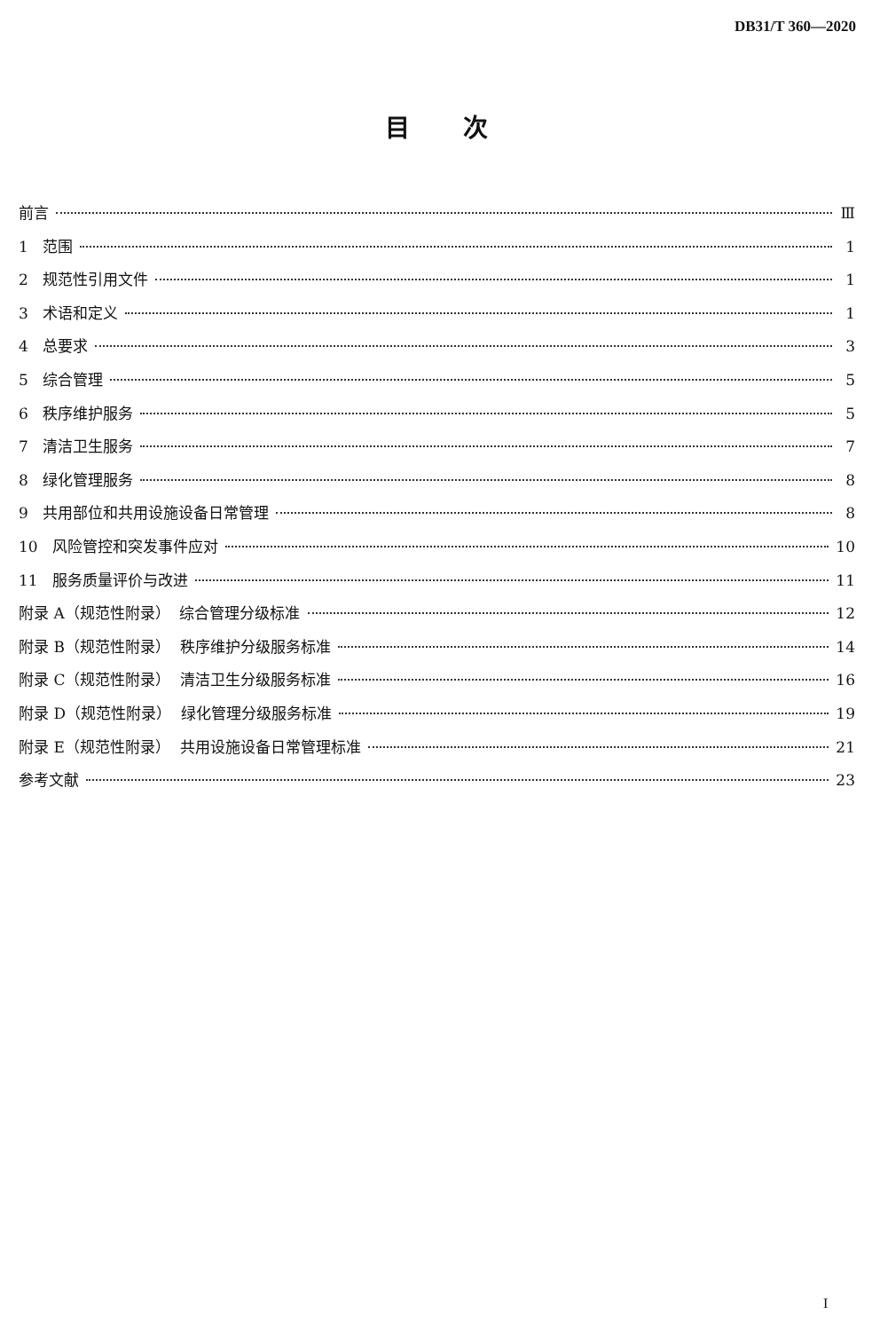DB31/T 360—2020
目次
前言 Ⅲ
1 范围 1
2 规范性引用文件 1
3 术语和定义 1
4 总要求 3
5 综合管理 5
6 秩序维护服务 5
7 清洁卫生服务 7
8 绿化管理服务 8
9 共用部位和共用设施设备日常管理 8
10 风险管控和突发事件应对 10
11 服务质量评价与改进 11
附录 A（规范性附录） 综合管理分级标准 12
附录 B（规范性附录） 秩序维护分级服务标准 14
附录 C（规范性附录） 清洁卫生分级服务标准 16
附录 D（规范性附录） 绿化管理分级服务标准 19
附录 E（规范性附录） 共用设施设备日常管理标准 21
参考文献 23
I